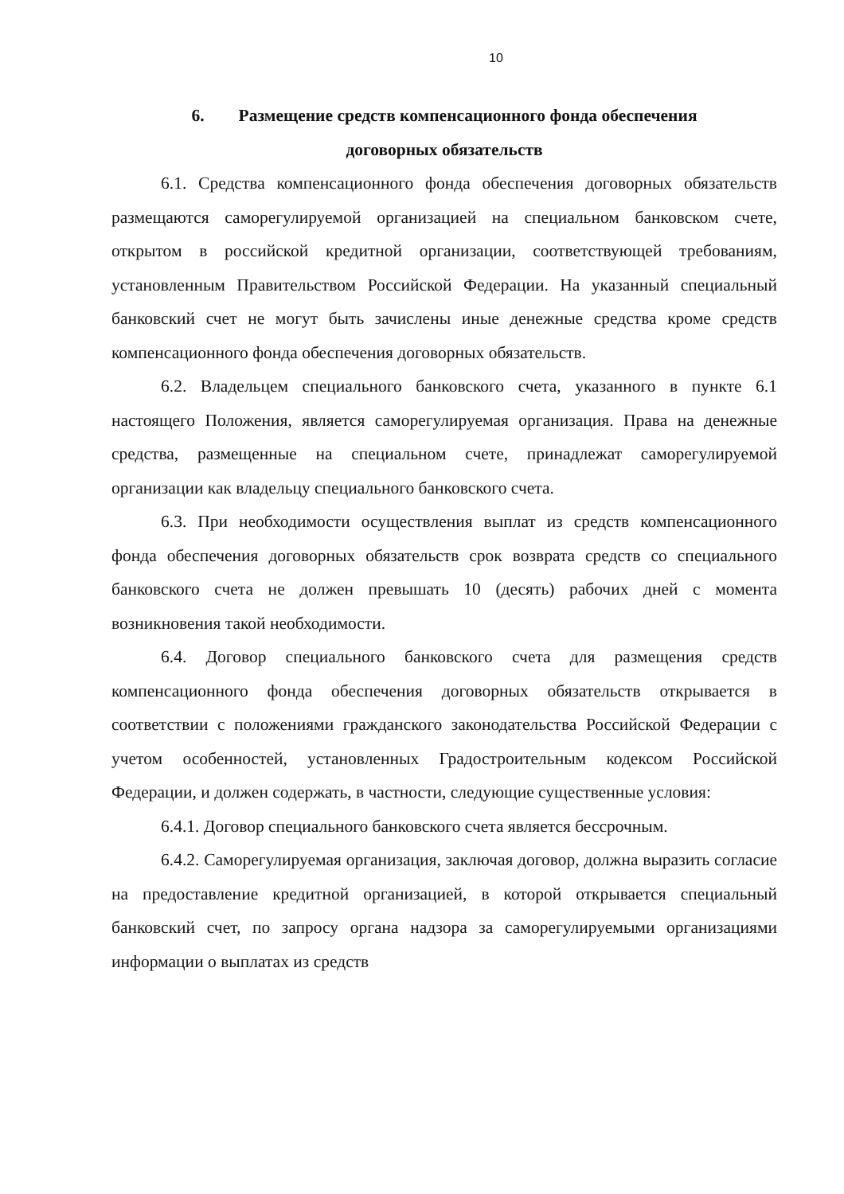10
6. Размещение средств компенсационного фонда обеспечения
договорных обязательств
6.1. Средства компенсационного фонда обеспечения договорных обязательств размещаются саморегулируемой организацией на специальном банковском счете, открытом в российской кредитной организации, соответствующей требованиям, установленным Правительством Российской Федерации. На указанный специальный банковский счет не могут быть зачислены иные денежные средства кроме средств компенсационного фонда обеспечения договорных обязательств.
6.2. Владельцем специального банковского счета, указанного в пункте 6.1 настоящего Положения, является саморегулируемая организация. Права на денежные средства, размещенные на специальном счете, принадлежат саморегулируемой организации как владельцу специального банковского счета.
6.3. При необходимости осуществления выплат из средств компенсационного фонда обеспечения договорных обязательств срок возврата средств со специального банковского счета не должен превышать 10 (десять) рабочих дней с момента возникновения такой необходимости.
6.4. Договор специального банковского счета для размещения средств компенсационного фонда обеспечения договорных обязательств открывается в соответствии с положениями гражданского законодательства Российской Федерации с учетом особенностей, установленных Градостроительным кодексом Российской Федерации, и должен содержать, в частности, следующие существенные условия:
6.4.1. Договор специального банковского счета является бессрочным.
6.4.2. Саморегулируемая организация, заключая договор, должна выразить согласие на предоставление кредитной организацией, в которой открывается специальный банковский счет, по запросу органа надзора за саморегулируемыми организациями информации о выплатах из средств